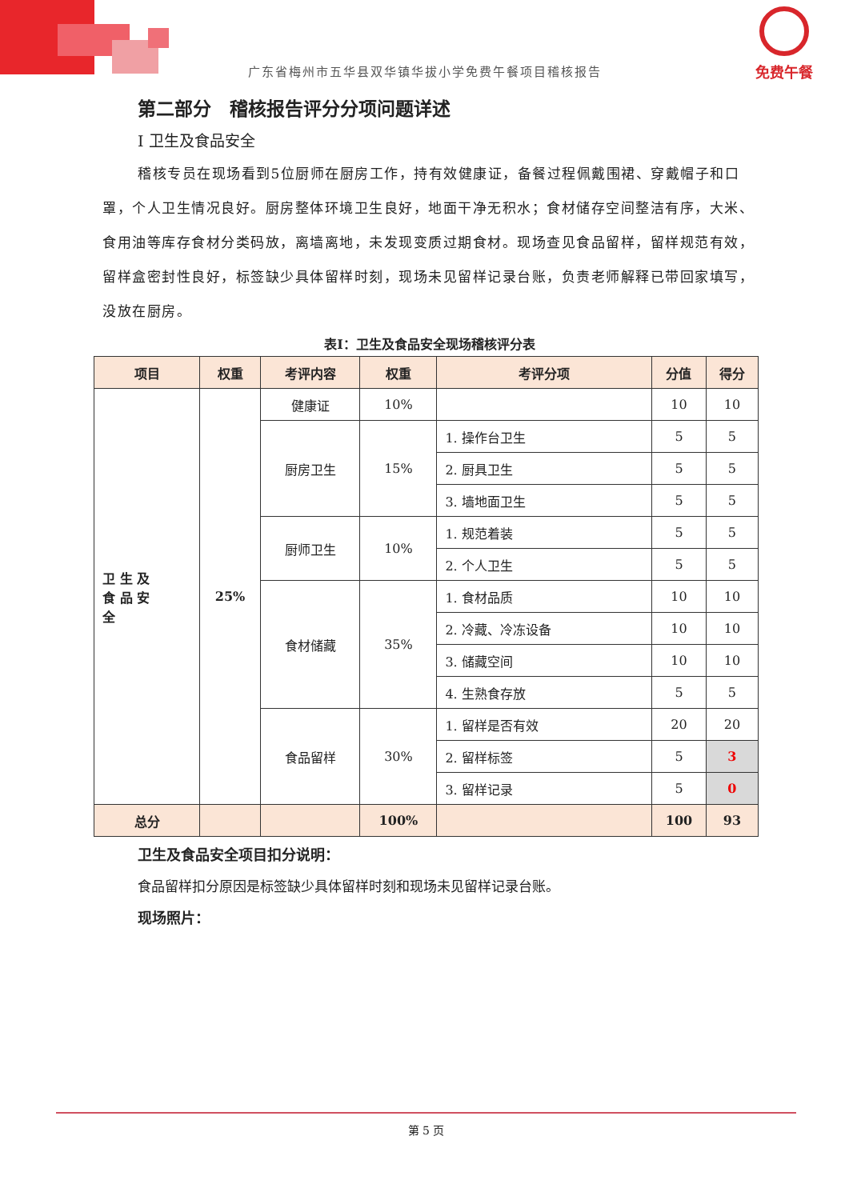免费午餐
广东省梅州市五华县双华镇华拔小学免费午餐项目稽核报告
第二部分　稽核报告评分分项问题详述
Ⅰ 卫生及食品安全
稽核专员在现场看到5位厨师在厨房工作，持有效健康证，备餐过程佩戴围裙、穿戴帽子和口罩，个人卫生情况良好。厨房整体环境卫生良好，地面干净无积水；食材储存空间整洁有序，大米、食用油等库存食材分类码放，离墙离地，未发现变质过期食材。现场查见食品留样，留样规范有效，留样盒密封性良好，标签缺少具体留样时刻，现场未见留样记录台账，负责老师解释已带回家填写，没放在厨房。
表Ⅰ：卫生及食品安全现场稽核评分表
| 项目 | 权重 | 考评内容 | 权重 | 考评分项 | 分值 | 得分 |
| --- | --- | --- | --- | --- | --- | --- |
| 卫 生 及 食 品 安 全 | 25% | 健康证 | 10% | | 10 | 10 |
| | | 厨房卫生 | 15% | 1. 操作台卫生 | 5 | 5 |
| | | | | 2. 厨具卫生 | 5 | 5 |
| | | | | 3. 墙地面卫生 | 5 | 5 |
| | | 厨师卫生 | 10% | 1. 规范着装 | 5 | 5 |
| | | | | 2. 个人卫生 | 5 | 5 |
| | | 食材储藏 | 35% | 1. 食材品质 | 10 | 10 |
| | | | | 2. 冷藏、冷冻设备 | 10 | 10 |
| | | | | 3. 储藏空间 | 10 | 10 |
| | | | | 4. 生熟食存放 | 5 | 5 |
| | | 食品留样 | 30% | 1. 留样是否有效 | 20 | 20 |
| | | | | 2. 留样标签 | 5 | 3 |
| | | | | 3. 留样记录 | 5 | 0 |
| 总分 | | | 100% | | 100 | 93 |
卫生及食品安全项目扣分说明：
食品留样扣分原因是标签缺少具体留样时刻和现场未见留样记录台账。
现场照片：
第 5 页